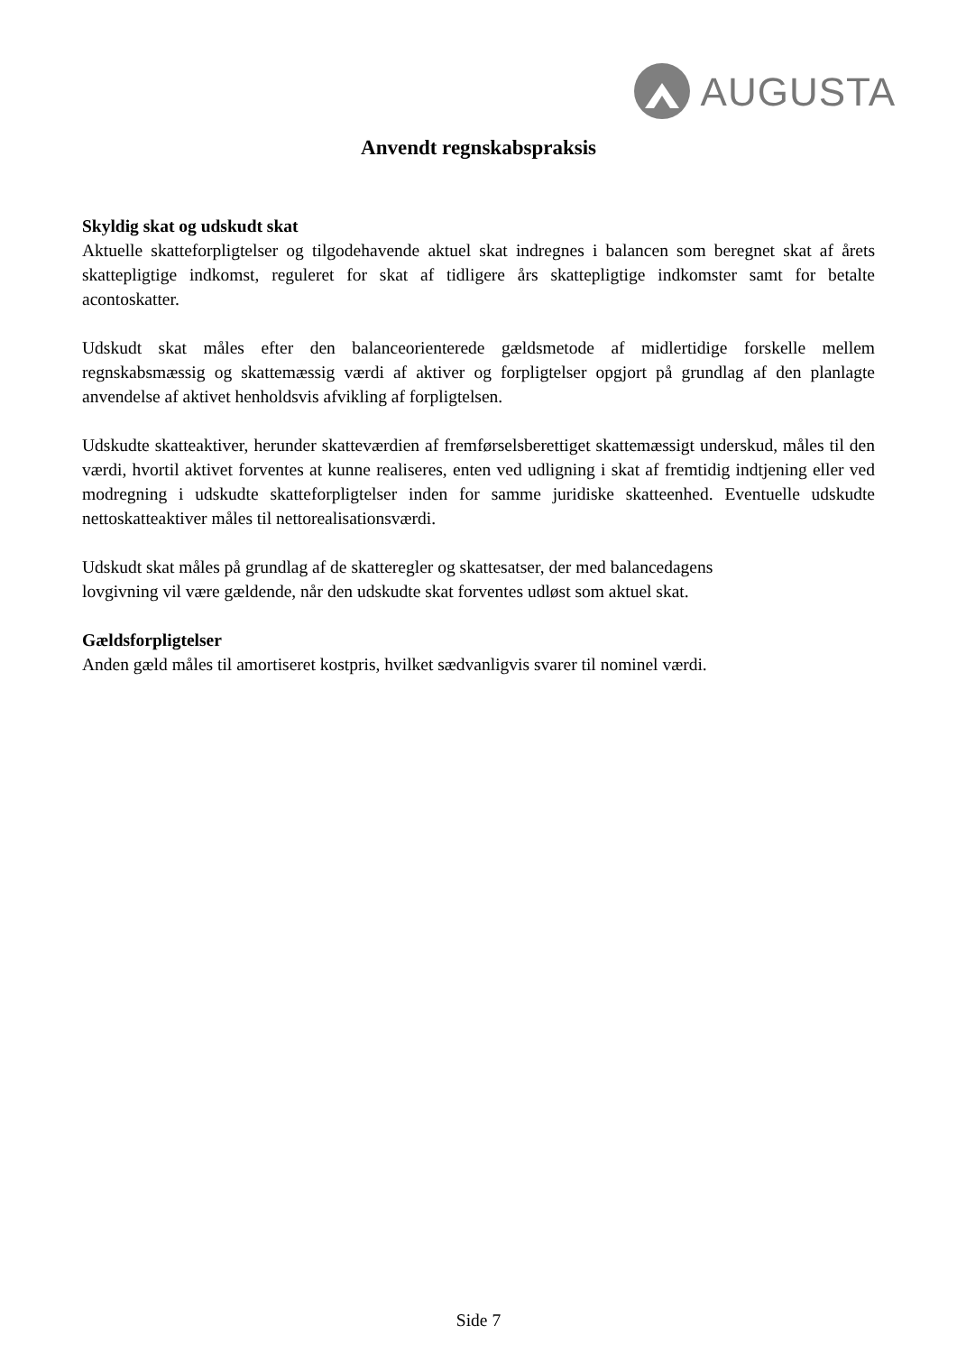AUGUSTA
Anvendt regnskabspraksis
Skyldig skat og udskudt skat
Aktuelle skatteforpligtelser og tilgodehavende aktuel skat indregnes i balancen som beregnet skat af årets skattepligtige indkomst, reguleret for skat af tidligere års skattepligtige indkomster samt for betalte acontoskatter.
Udskudt skat måles efter den balanceorienterede gældsmetode af midlertidige forskelle mellem regnskabsmæssig og skattemæssig værdi af aktiver og forpligtelser opgjort på grundlag af den planlagte anvendelse af aktivet henholdsvis afvikling af forpligtelsen.
Udskudte skatteaktiver, herunder skatteværdien af fremførselsberettiget skattemæssigt underskud, måles til den værdi, hvortil aktivet forventes at kunne realiseres, enten ved udligning i skat af fremtidig indtjening eller ved modregning i udskudte skatteforpligtelser inden for samme juridiske skatteenhed. Eventuelle udskudte nettoskatteaktiver måles til nettorealisationsværdi.
Udskudt skat måles på grundlag af de skatteregler og skattesatser, der med balancedagens
lovgivning vil være gældende, når den udskudte skat forventes udløst som aktuel skat.
Gældsforpligtelser
Anden gæld måles til amortiseret kostpris, hvilket sædvanligvis svarer til nominel værdi.
Side 7